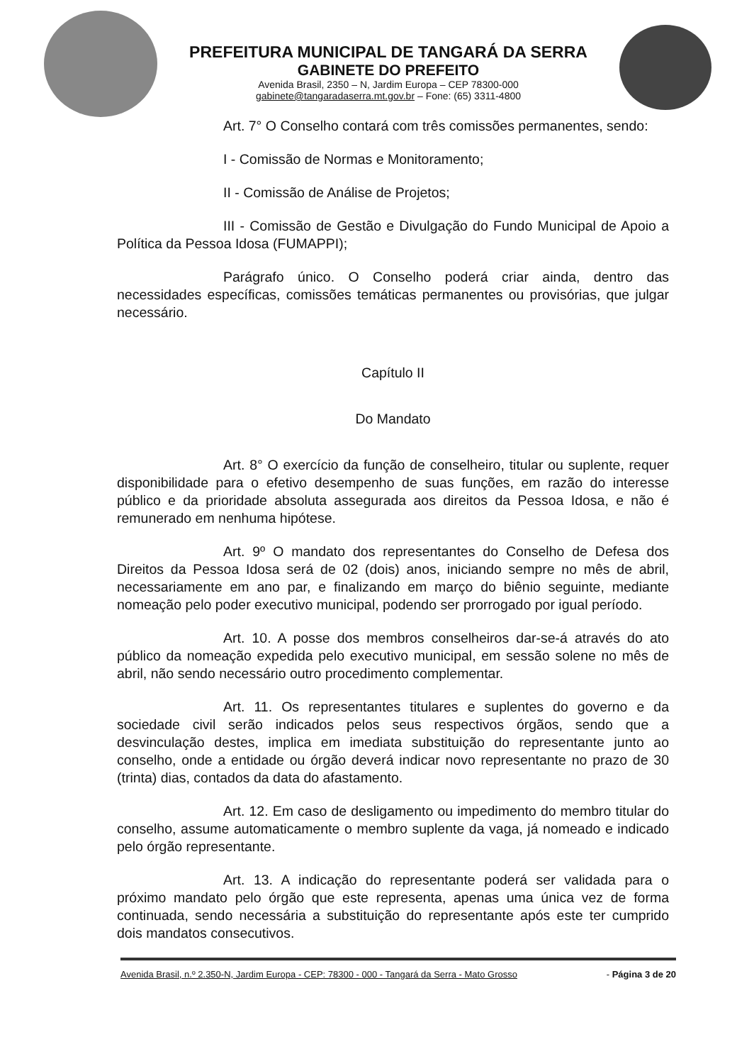PREFEITURA MUNICIPAL DE TANGARÁ DA SERRA
GABINETE DO PREFEITO
Avenida Brasil, 2350 – N, Jardim Europa – CEP 78300-000
gabinete@tangaradaserra.mt.gov.br – Fone: (65) 3311-4800
Art. 7° O Conselho contará com três comissões permanentes, sendo:
I - Comissão de Normas e Monitoramento;
II - Comissão de Análise de Projetos;
III - Comissão de Gestão e Divulgação do Fundo Municipal de Apoio a Política da Pessoa Idosa (FUMAPPI);
Parágrafo único. O Conselho poderá criar ainda, dentro das necessidades específicas, comissões temáticas permanentes ou provisórias, que julgar necessário.
Capítulo II
Do Mandato
Art. 8° O exercício da função de conselheiro, titular ou suplente, requer disponibilidade para o efetivo desempenho de suas funções, em razão do interesse público e da prioridade absoluta assegurada aos direitos da Pessoa Idosa, e não é remunerado em nenhuma hipótese.
Art. 9º O mandato dos representantes do Conselho de Defesa dos Direitos da Pessoa Idosa será de 02 (dois) anos, iniciando sempre no mês de abril, necessariamente em ano par, e finalizando em março do biênio seguinte, mediante nomeação pelo poder executivo municipal, podendo ser prorrogado por igual período.
Art. 10. A posse dos membros conselheiros dar-se-á através do ato público da nomeação expedida pelo executivo municipal, em sessão solene no mês de abril, não sendo necessário outro procedimento complementar.
Art. 11. Os representantes titulares e suplentes do governo e da sociedade civil serão indicados pelos seus respectivos órgãos, sendo que a desvinculação destes, implica em imediata substituição do representante junto ao conselho, onde a entidade ou órgão deverá indicar novo representante no prazo de 30 (trinta) dias, contados da data do afastamento.
Art. 12. Em caso de desligamento ou impedimento do membro titular do conselho, assume automaticamente o membro suplente da vaga, já nomeado e indicado pelo órgão representante.
Art. 13. A indicação do representante poderá ser validada para o próximo mandato pelo órgão que este representa, apenas uma única vez de forma continuada, sendo necessária a substituição do representante após este ter cumprido dois mandatos consecutivos.
Avenida Brasil, n.º 2.350-N, Jardim Europa - CEP: 78300 - 000 - Tangará da Serra - Mato Grosso - Página 3 de 20